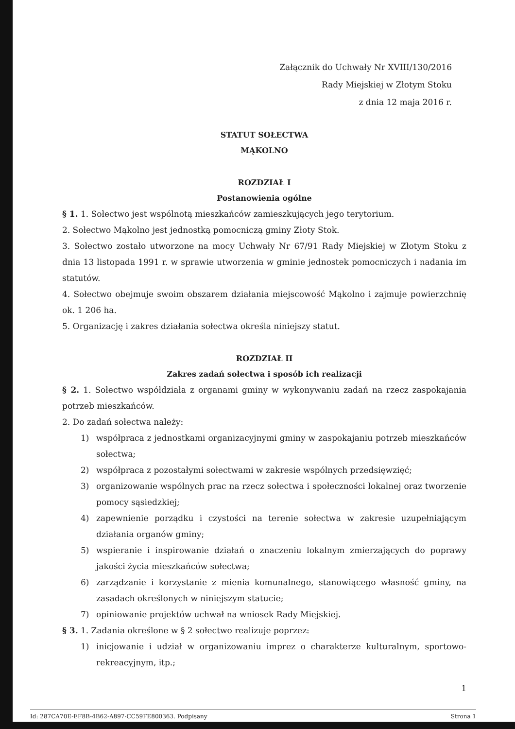Załącznik do Uchwały Nr XVIII/130/2016
Rady Miejskiej w Złotym Stoku
z dnia 12 maja 2016 r.
STATUT SOŁECTWA
MĄKOLNO
ROZDZIAŁ I
Postanowienia ogólne
§ 1. 1. Sołectwo jest wspólnotą mieszkańców zamieszkujących jego terytorium.
2. Sołectwo Mąkolno jest jednostką pomocniczą gminy Złoty Stok.
3. Sołectwo zostało utworzone na mocy Uchwały Nr 67/91 Rady Miejskiej w Złotym Stoku z dnia 13 listopada 1991 r. w sprawie utworzenia w gminie jednostek pomocniczych i nadania im statutów.
4. Sołectwo obejmuje swoim obszarem działania miejscowość Mąkolno i zajmuje powierzchnię ok. 1 206 ha.
5. Organizację i zakres działania sołectwa określa niniejszy statut.
ROZDZIAŁ II
Zakres zadań sołectwa i sposób ich realizacji
§ 2. 1. Sołectwo współdziała z organami gminy w wykonywaniu zadań na rzecz zaspokajania potrzeb mieszkańców.
2. Do zadań sołectwa należy:
1) współpraca z jednostkami organizacyjnymi gminy w zaspokajaniu potrzeb mieszkańców sołectwa;
2) współpraca z pozostałymi sołectwami w zakresie wspólnych przedsięwzięć;
3) organizowanie wspólnych prac na rzecz sołectwa i społeczności lokalnej oraz tworzenie pomocy sąsiedzkiej;
4) zapewnienie porządku i czystości na terenie sołectwa w zakresie uzupełniającym działania organów gminy;
5) wspieranie i inspirowanie działań o znaczeniu lokalnym zmierzających do poprawy jakości życia mieszkańców sołectwa;
6) zarządzanie i korzystanie z mienia komunalnego, stanowiącego własność gminy, na zasadach określonych w niniejszym statucie;
7) opiniowanie projektów uchwał na wniosek Rady Miejskiej.
§ 3. 1. Zadania określone w § 2 sołectwo realizuje poprzez:
1) inicjowanie i udział w organizowaniu imprez o charakterze kulturalnym, sportowo-rekreacyjnym, itp.;
1
Id: 287CA70E-EF8B-4B62-A897-CC59FE800363. Podpisany Strona 1